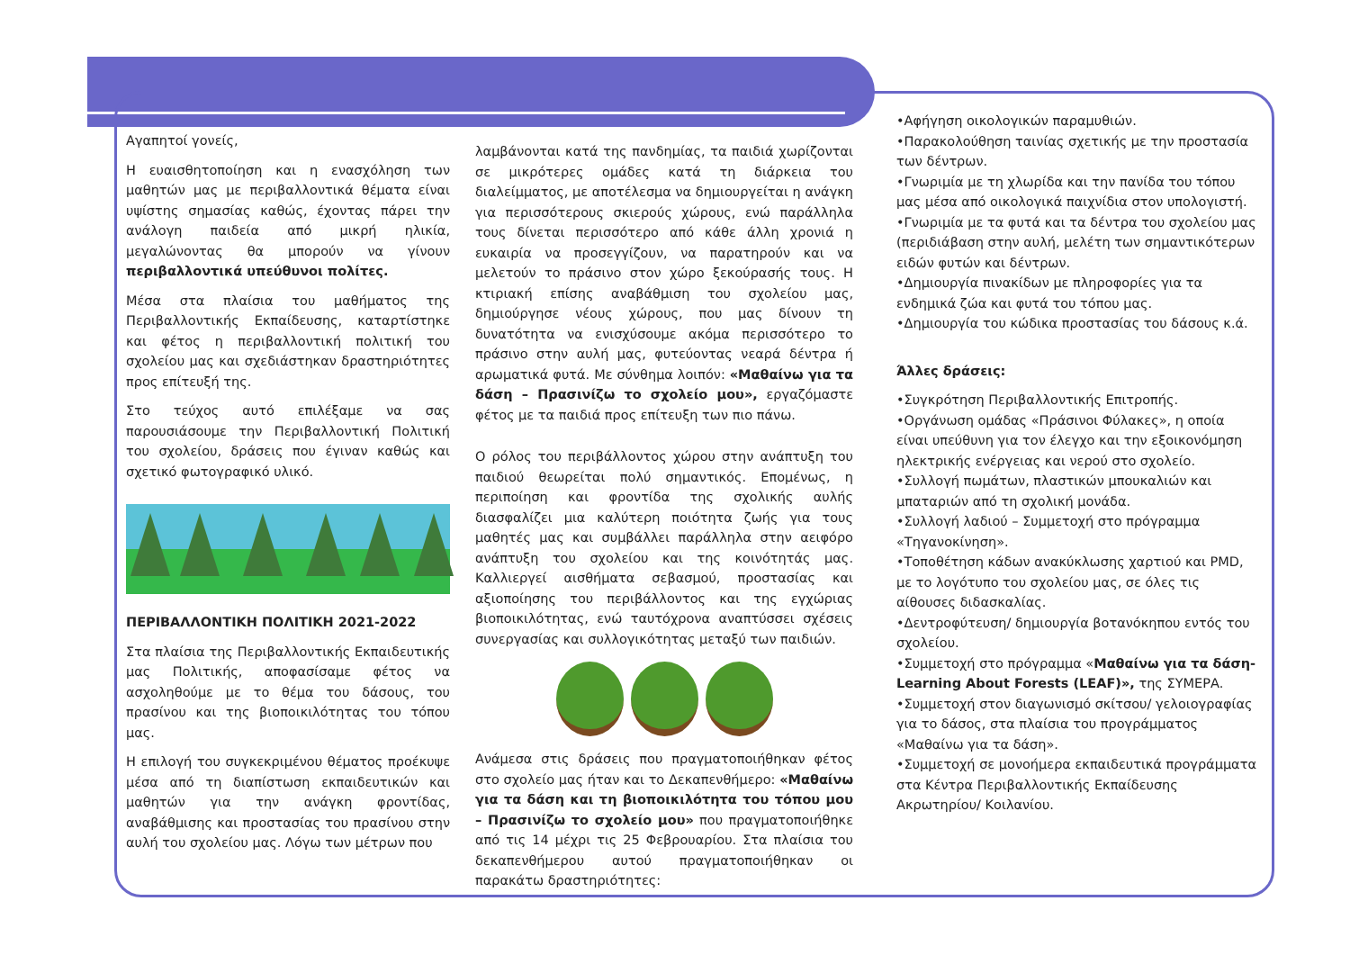Αγαπητοί γονείς,
Η ευαισθητοποίηση και η ενασχόληση των μαθητών μας με περιβαλλοντικά θέματα είναι υψίστης σημασίας καθώς, έχοντας πάρει την ανάλογη παιδεία από μικρή ηλικία, μεγαλώνοντας θα μπορούν να γίνουν περιβαλλοντικά υπεύθυνοι πολίτες.
Μέσα στα πλαίσια του μαθήματος της Περιβαλλοντικής Εκπαίδευσης, καταρτίστηκε και φέτος η περιβαλλοντική πολιτική του σχολείου μας και σχεδιάστηκαν δραστηριότητες προς επίτευξή της.
Στο τεύχος αυτό επιλέξαμε να σας παρουσιάσουμε την Περιβαλλοντική Πολιτική του σχολείου, δράσεις που έγιναν καθώς και σχετικό φωτογραφικό υλικό.
ΠΕΡΙΒΑΛΛΟΝΤΙΚΗ ΠΟΛΙΤΙΚΗ 2021-2022
Στα πλαίσια της Περιβαλλοντικής Εκπαιδευτικής μας Πολιτικής, αποφασίσαμε φέτος να ασχοληθούμε με το θέμα του δάσους, του πρασίνου και της βιοποικιλότητας του τόπου μας.
Η επιλογή του συγκεκριμένου θέματος προέκυψε μέσα από τη διαπίστωση εκπαιδευτικών και μαθητών για την ανάγκη φροντίδας, αναβάθμισης και προστασίας του πρασίνου στην αυλή του σχολείου μας. Λόγω των μέτρων που
λαμβάνονται κατά της πανδημίας, τα παιδιά χωρίζονται σε μικρότερες ομάδες κατά τη διάρκεια του διαλείμματος, με αποτέλεσμα να δημιουργείται η ανάγκη για περισσότερους σκιερούς χώρους, ενώ παράλληλα τους δίνεται περισσότερο από κάθε άλλη χρονιά η ευκαιρία να προσεγγίζουν, να παρατηρούν και να μελετούν το πράσινο στον χώρο ξεκούρασής τους. Η κτιριακή επίσης αναβάθμιση του σχολείου μας, δημιούργησε νέους χώρους, που μας δίνουν τη δυνατότητα να ενισχύσουμε ακόμα περισσότερο το πράσινο στην αυλή μας, φυτεύοντας νεαρά δέντρα ή αρωματικά φυτά. Με σύνθημα λοιπόν: «Μαθαίνω για τα δάση – Πρασινίζω το σχολείο μου», εργαζόμαστε φέτος με τα παιδιά προς επίτευξη των πιο πάνω.
Ο ρόλος του περιβάλλοντος χώρου στην ανάπτυξη του παιδιού θεωρείται πολύ σημαντικός. Επομένως, η περιποίηση και φροντίδα της σχολικής αυλής διασφαλίζει μια καλύτερη ποιότητα ζωής για τους μαθητές μας και συμβάλλει παράλληλα στην αειφόρο ανάπτυξη του σχολείου και της κοινότητάς μας. Καλλιεργεί αισθήματα σεβασμού, προστασίας και αξιοποίησης του περιβάλλοντος και της εγχώριας βιοποικιλότητας, ενώ ταυτόχρονα αναπτύσσει σχέσεις συνεργασίας και συλλογικότητας μεταξύ των παιδιών.
Ανάμεσα στις δράσεις που πραγματοποιήθηκαν φέτος στο σχολείο μας ήταν και το Δεκαπενθήμερο: «Μαθαίνω για τα δάση και τη βιοποικιλότητα του τόπου μου – Πρασινίζω το σχολείο μου» που πραγματοποιήθηκε από τις 14 μέχρι τις 25 Φεβρουαρίου. Στα πλαίσια του δεκαπενθήμερου αυτού πραγματοποιήθηκαν οι παρακάτω δραστηριότητες:
•Αφήγηση οικολογικών παραμυθιών.
•Παρακολούθηση ταινίας σχετικής με την προστασία των δέντρων.
•Γνωριμία με τη χλωρίδα και την πανίδα του τόπου μας μέσα από οικολογικά παιχνίδια στον υπολογιστή.
•Γνωριμία με τα φυτά και τα δέντρα του σχολείου μας (περιδιάβαση στην αυλή, μελέτη των σημαντικότερων ειδών φυτών και δέντρων.
•Δημιουργία πινακίδων με πληροφορίες για τα ενδημικά ζώα και φυτά του τόπου μας.
•Δημιουργία του κώδικα προστασίας του δάσους κ.ά.
Άλλες δράσεις:
•Συγκρότηση Περιβαλλοντικής Επιτροπής.
•Οργάνωση ομάδας «Πράσινοι Φύλακες», η οποία είναι υπεύθυνη για τον έλεγχο και την εξοικονόμηση ηλεκτρικής ενέργειας και νερού στο σχολείο.
•Συλλογή πωμάτων, πλαστικών μπουκαλιών και μπαταριών από τη σχολική μονάδα.
•Συλλογή λαδιού – Συμμετοχή στο πρόγραμμα «Τηγανοκίνηση».
•Τοποθέτηση κάδων ανακύκλωσης χαρτιού και PMD, με το λογότυπο του σχολείου μας, σε όλες τις αίθουσες διδασκαλίας.
•Δεντροφύτευση/ δημιουργία βοτανόκηπου εντός του σχολείου.
•Συμμετοχή στο πρόγραμμα «Μαθαίνω για τα δάση-Learning About Forests (LEAF)», της ΣΥΜΕΡΑ.
•Συμμετοχή στον διαγωνισμό σκίτσου/ γελοιογραφίας για το δάσος, στα πλαίσια του προγράμματος «Μαθαίνω για τα δάση».
•Συμμετοχή σε μονοήμερα εκπαιδευτικά προγράμματα στα Κέντρα Περιβαλλοντικής Εκπαίδευσης Ακρωτηρίου/ Κοιλανίου.